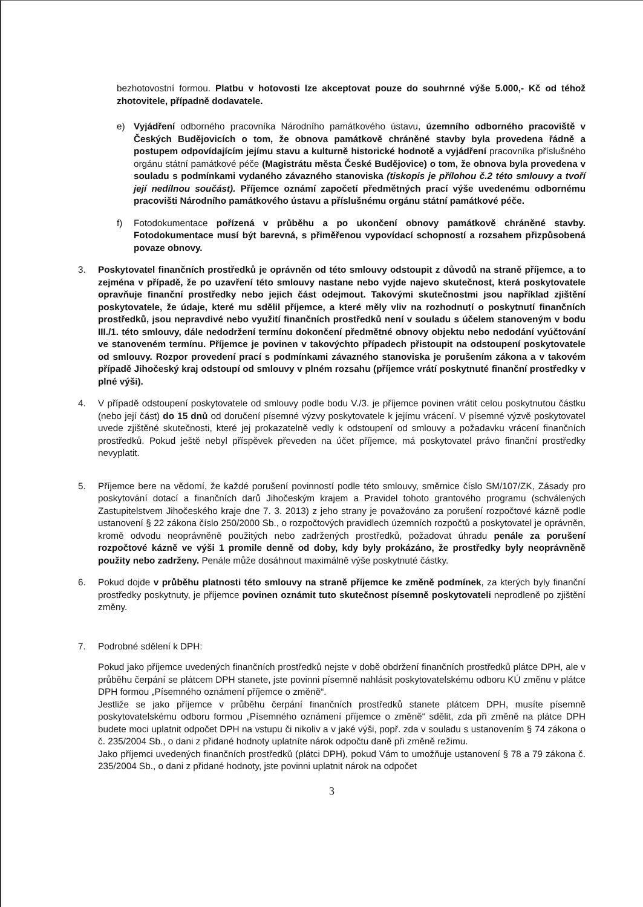bezhotovostní formou. Platbu v hotovosti lze akceptovat pouze do souhrnné výše 5.000,- Kč od téhož zhotovitele, případně dodavatele.
e) Vyjádření odborného pracovníka Národního památkového ústavu, územního odborného pracoviště v Českých Budějovicích o tom, že obnova památkově chráněné stavby byla provedena řádně a postupem odpovídajícím jejímu stavu a kulturně historické hodnotě a vyjádření pracovníka příslušného orgánu státní památkové péče (Magistrátu města České Budějovice) o tom, že obnova byla provedena v souladu s podmínkami vydaného závazného stanoviska (tiskopis je přílohou č.2 této smlouvy a tvoří její nedílnou součást). Příjemce oznámí započetí předmětných prací výše uvedenému odbornému pracovišti Národního památkového ústavu a příslušnému orgánu státní památkové péče.
f) Fotodokumentace pořízená v průběhu a po ukončení obnovy památkově chráněné stavby. Fotodokumentace musí být barevná, s přiměřenou vypovídací schopností a rozsahem přizpůsobená povaze obnovy.
3. Poskytovatel finančních prostředků je oprávněn od této smlouvy odstoupit z důvodů na straně příjemce, a to zejména v případě, že po uzavření této smlouvy nastane nebo vyjde najevo skutečnost, která poskytovatele opravňuje finanční prostředky nebo jejich část odejmout. Takovými skutečnostmi jsou například zjištění poskytovatele, že údaje, které mu sdělil příjemce, a které měly vliv na rozhodnutí o poskytnutí finančních prostředků, jsou nepravdivé nebo využití finančních prostředků není v souladu s účelem stanoveným v bodu III./1. této smlouvy, dále nedodržení termínu dokončení předmětné obnovy objektu nebo nedodání vyúčtování ve stanoveném termínu. Příjemce je povinen v takovýchto případech přistoupit na odstoupení poskytovatele od smlouvy. Rozpor provedení prací s podmínkami závazného stanoviska je porušením zákona a v takovém případě Jihočeský kraj odstoupí od smlouvy v plném rozsahu (příjemce vrátí poskytnuté finanční prostředky v plné výši).
4. V případě odstoupení poskytovatele od smlouvy podle bodu V./3. je příjemce povinen vrátit celou poskytnutou částku (nebo její část) do 15 dnů od doručení písemné výzvy poskytovatele k jejímu vrácení. V písemné výzvě poskytovatel uvede zjištěné skutečnosti, které jej prokazatelně vedly k odstoupení od smlouvy a požadavku vrácení finančních prostředků. Pokud ještě nebyl příspěvek převeden na účet příjemce, má poskytovatel právo finanční prostředky nevyplatit.
5. Příjemce bere na vědomí, že každé porušení povinností podle této smlouvy, směrnice číslo SM/107/ZK, Zásady pro poskytování dotací a finančních darů Jihočeským krajem a Pravidel tohoto grantového programu (schválených Zastupitelstvem Jihočeského kraje dne 7. 3. 2013) z jeho strany je považováno za porušení rozpočtové kázně podle ustanovení § 22 zákona číslo 250/2000 Sb., o rozpočtových pravidlech územních rozpočtů a poskytovatel je oprávněn, kromě odvodu neoprávněně použitých nebo zadržených prostředků, požadovat úhradu penále za porušení rozpočtové kázně ve výši 1 promile denně od doby, kdy byly prokázáno, že prostředky byly neoprávněně použity nebo zadrženy. Penále může dosáhnout maximálně výše poskytnuté částky.
6. Pokud dojde v průběhu platnosti této smlouvy na straně příjemce ke změně podmínek, za kterých byly finanční prostředky poskytnuty, je příjemce povinen oznámit tuto skutečnost písemně poskytovateli neprodleně po zjištění změny.
7. Podrobné sdělení k DPH:
Pokud jako příjemce uvedených finančních prostředků nejste v době obdržení finančních prostředků plátce DPH, ale v průběhu čerpání se plátcem DPH stanete, jste povinni písemně nahlásit poskytovatelskému odboru KÚ změnu v plátce DPH formou „Písemného oznámení příjemce o změně“.
Jestliže se jako příjemce v průběhu čerpání finančních prostředků stanete plátcem DPH, musíte písemně poskytovatelskému odboru formou „Písemného oznámení příjemce o změně“ sdělit, zda při změně na plátce DPH budete moci uplatnit odpočet DPH na vstupu či nikoliv a v jaké výši, popř. zda v souladu s ustanovením § 74 zákona o č. 235/2004 Sb., o dani z přidané hodnoty uplatníte nárok odpočtu daně při změně režimu.
Jako příjemci uvedených finančních prostředků (plátci DPH), pokud Vám to umožňuje ustanovení § 78 a 79 zákona č. 235/2004 Sb., o dani z přidané hodnoty, jste povinni uplatnit nárok na odpočet
3